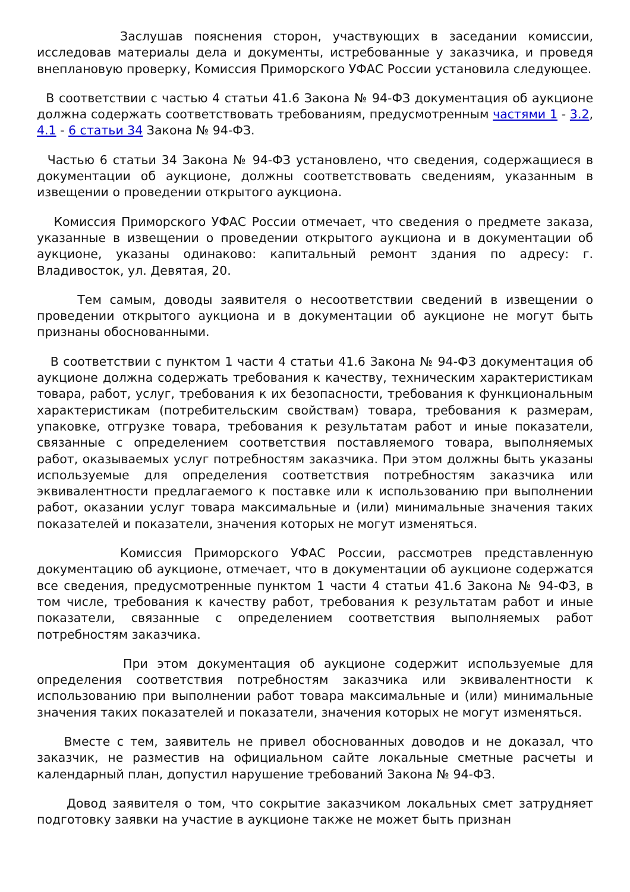Заслушав пояснения сторон, участвующих в заседании комиссии, исследовав материалы дела и документы, истребованные у заказчика, и проведя внеплановую проверку, Комиссия Приморского УФАС России установила следующее.
В соответствии с частью 4 статьи 41.6 Закона № 94-ФЗ документация об аукционе должна содержать соответствовать требованиям, предусмотренным частями 1 - 3.2, 4.1 - 6 статьи 34 Закона № 94-ФЗ.
Частью 6 статьи 34 Закона № 94-ФЗ установлено, что сведения, содержащиеся в документации об аукционе, должны соответствовать сведениям, указанным в извещении о проведении открытого аукциона.
Комиссия Приморского УФАС России отмечает, что сведения о предмете заказа, указанные в извещении о проведении открытого аукциона и в документации об аукционе, указаны одинаково: капитальный ремонт здания по адресу: г. Владивосток, ул. Девятая, 20.
Тем самым, доводы заявителя о несоответствии сведений в извещении о проведении открытого аукциона и в документации об аукционе не могут быть признаны обоснованными.
В соответствии с пунктом 1 части 4 статьи 41.6 Закона № 94-ФЗ документация об аукционе должна содержать требования к качеству, техническим характеристикам товара, работ, услуг, требования к их безопасности, требования к функциональным характеристикам (потребительским свойствам) товара, требования к размерам, упаковке, отгрузке товара, требования к результатам работ и иные показатели, связанные с определением соответствия поставляемого товара, выполняемых работ, оказываемых услуг потребностям заказчика. При этом должны быть указаны используемые для определения соответствия потребностям заказчика или эквивалентности предлагаемого к поставке или к использованию при выполнении работ, оказании услуг товара максимальные и (или) минимальные значения таких показателей и показатели, значения которых не могут изменяться.
Комиссия Приморского УФАС России, рассмотрев представленную документацию об аукционе, отмечает, что в документации об аукционе содержатся все сведения, предусмотренные пунктом 1 части 4 статьи 41.6 Закона № 94-ФЗ, в том числе, требования к качеству работ, требования к результатам работ и иные показатели, связанные с определением соответствия выполняемых работ потребностям заказчика.
При этом документация об аукционе содержит используемые для определения соответствия потребностям заказчика или эквивалентности к использованию при выполнении работ товара максимальные и (или) минимальные значения таких показателей и показатели, значения которых не могут изменяться.
Вместе с тем, заявитель не привел обоснованных доводов и не доказал, что заказчик, не разместив на официальном сайте локальные сметные расчеты и календарный план, допустил нарушение требований Закона № 94-ФЗ.
Довод заявителя о том, что сокрытие заказчиком локальных смет затрудняет подготовку заявки на участие в аукционе также не может быть признан